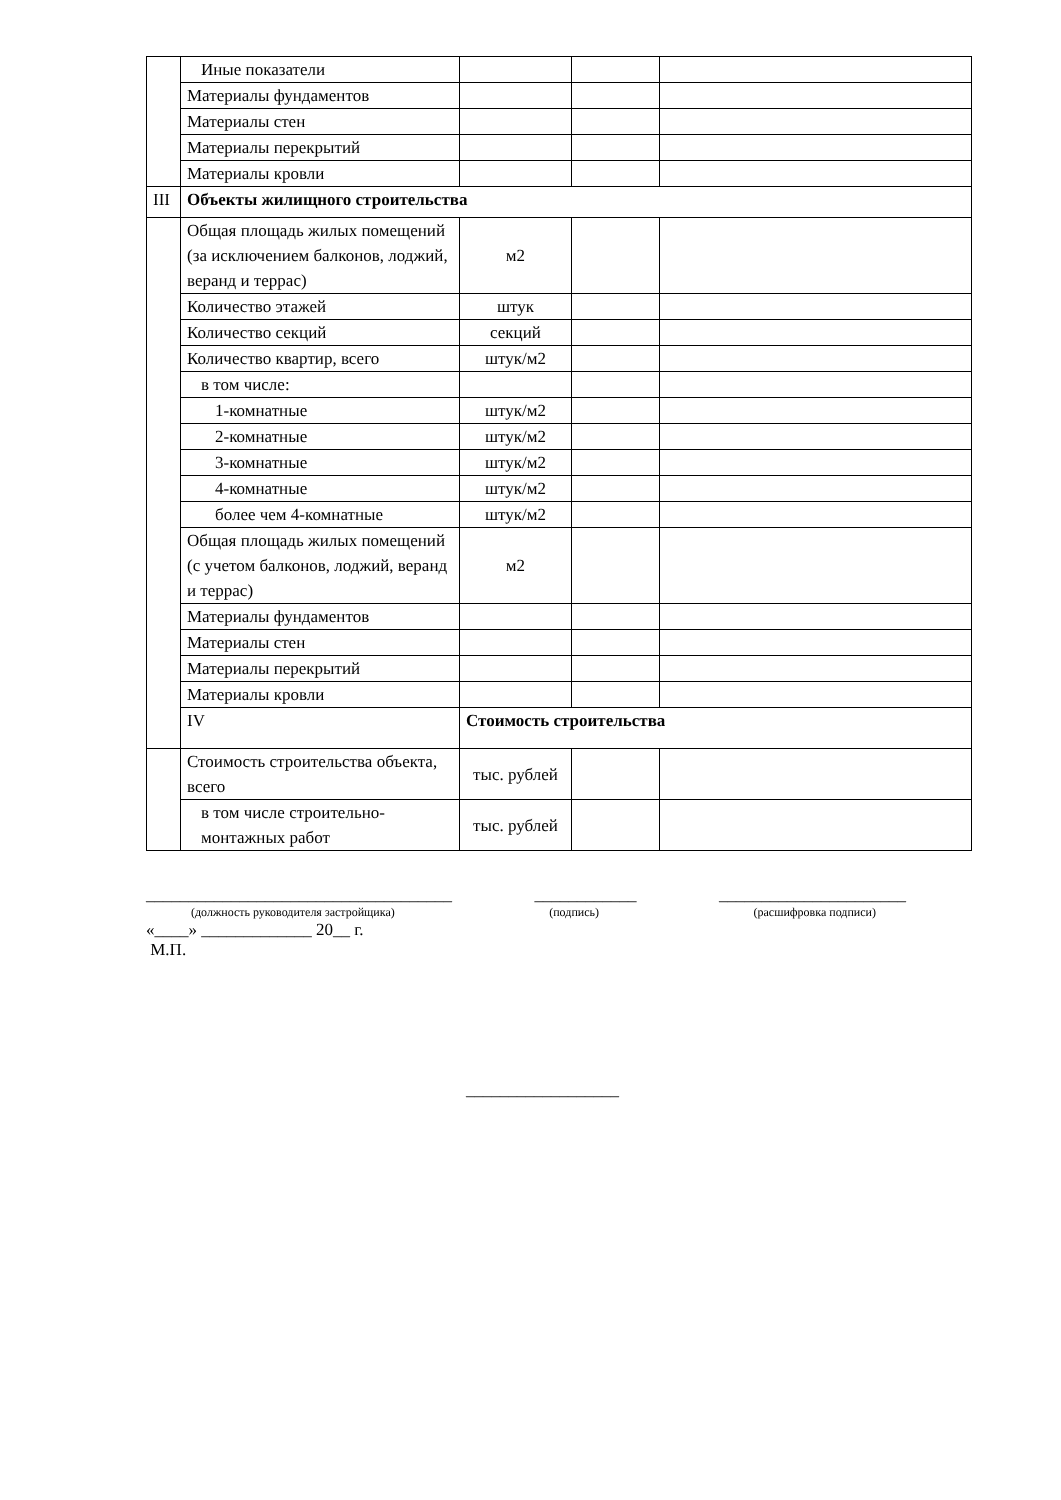| | Иные показатели | | | |
| | Материалы фундаментов | | | |
| | Материалы стен | | | |
| | Материалы перекрытий | | | |
| | Материалы кровли | | | |
| III | Объекты жилищного строительства | | | |
| | Общая площадь жилых помещений (за исключением балконов, лоджий, веранд и террас) | м2 | | |
| | Количество этажей | штук | | |
| | Количество секций | секций | | |
| | Количество квартир, всего | штук/м2 | | |
| | в том числе: | | | |
| | 1-комнатные | штук/м2 | | |
| | 2-комнатные | штук/м2 | | |
| | 3-комнатные | штук/м2 | | |
| | 4-комнатные | штук/м2 | | |
| | более чем 4-комнатные | штук/м2 | | |
| | Общая площадь жилых помещений (с учетом балконов, лоджий, веранд и террас) | м2 | | |
| | Материалы фундаментов | | | |
| | Материалы стен | | | |
| | Материалы перекрытий | | | |
| | Материалы кровли | | | |
| | IV | Стоимость строительства | | |
| | Стоимость строительства объекта, всего | тыс. рублей | | |
| | в том числе строительно-монтажных работ | тыс. рублей | | |
____________________________________ ____________ ______________________
(должность руководителя застройщика) (подпись) (расшифровка подписи)
«____» _____________ 20__ г.
М.П.
__________________